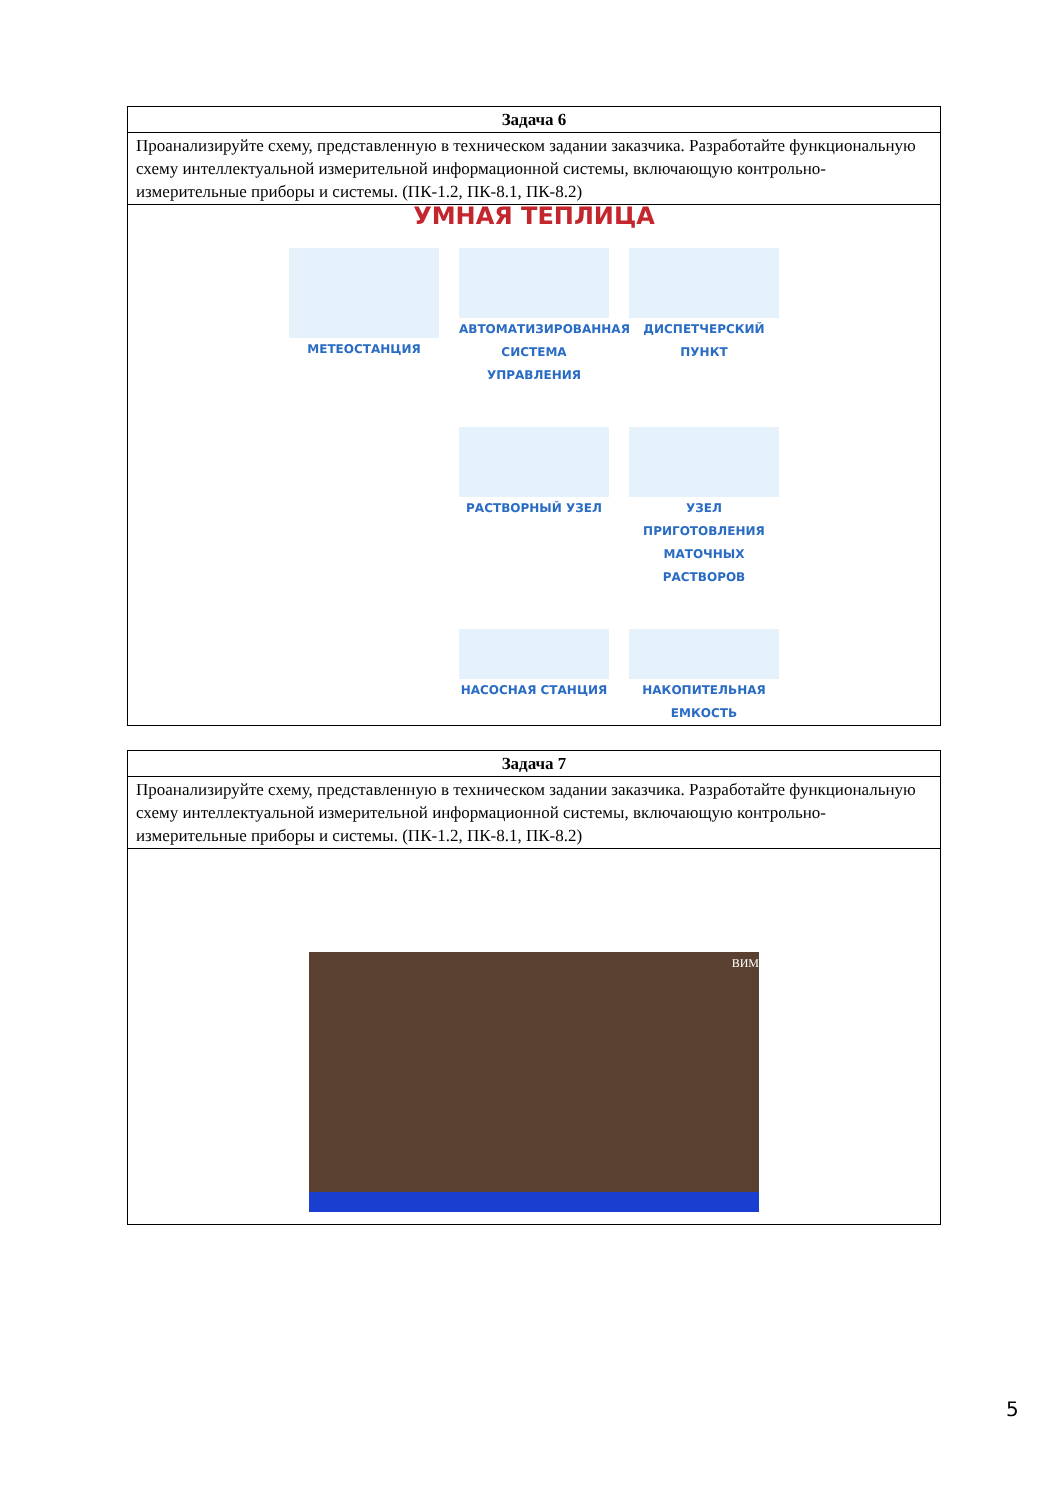| Задача 6 |
| --- |
| Проанализируйте схему, представленную в техническом задании заказчика. Разработайте функциональную схему интеллектуальной измерительной информационной системы, включающую контрольно-измерительные приборы и системы. (ПК-1.2, ПК-8.1, ПК-8.2) |
| УМНАЯ ТЕПЛИЦА МЕТЕОСТАНЦИЯ АВТОМАТИЗИРОВАННАЯ СИСТЕМА УПРАВЛЕНИЯ ДИСПЕТЧЕРСКИЙ ПУНКТ РАСТВОРНЫЙ УЗЕЛ УЗЕЛ ПРИГОТОВЛЕНИЯ МАТОЧНЫХ РАСТВОРОВ НАСОСНАЯ СТАНЦИЯ НАКОПИТЕЛЬНАЯ ЕМКОСТЬ |
| Задача 7 |
| --- |
| Проанализируйте схему, представленную в техническом задании заказчика. Разработайте функциональную схему интеллектуальной измерительной информационной системы, включающую контрольно-измерительные приборы и системы. (ПК-1.2, ПК-8.1, ПК-8.2) |
| ВИМ |
5